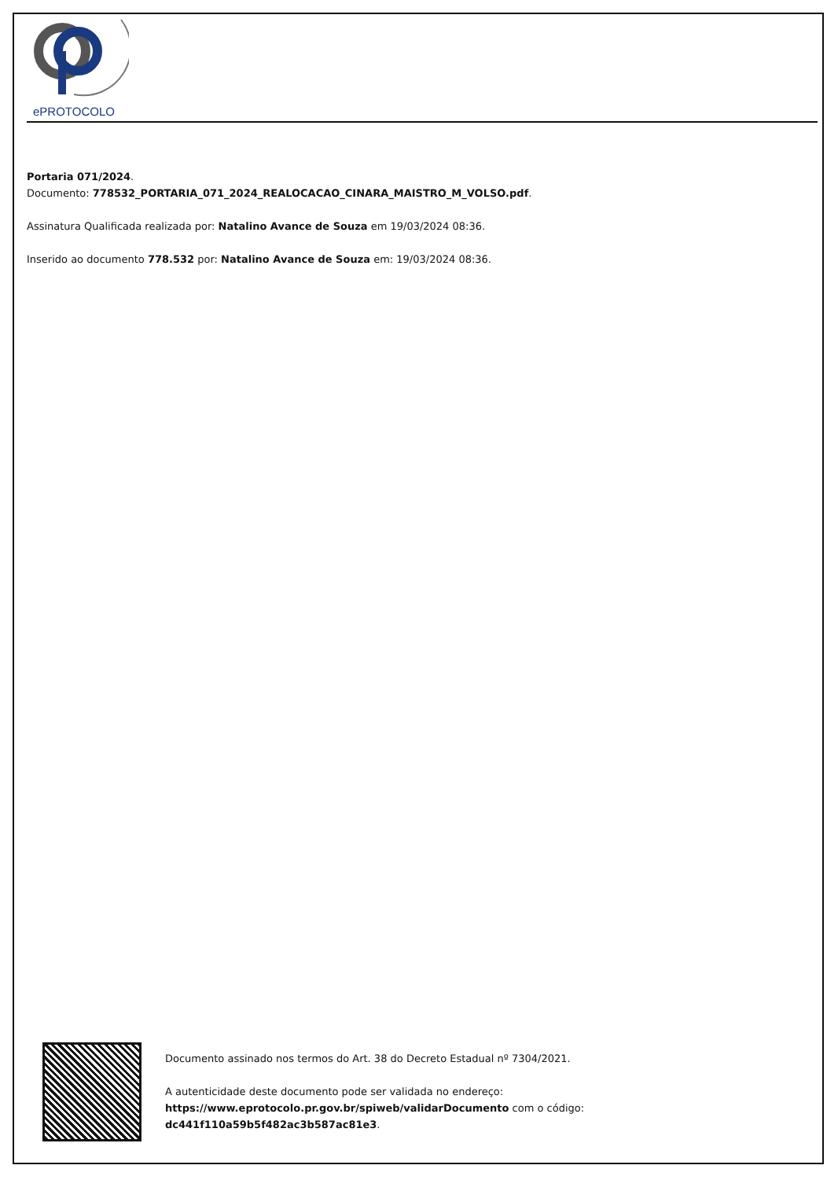ePROTOCOLO
Portaria 071/2024.
Documento: 778532_PORTARIA_071_2024_REALOCACAO_CINARA_MAISTRO_M_VOLSO.pdf.
Assinatura Qualificada realizada por: Natalino Avance de Souza em 19/03/2024 08:36.
Inserido ao documento 778.532 por: Natalino Avance de Souza em: 19/03/2024 08:36.
Documento assinado nos termos do Art. 38 do Decreto Estadual nº 7304/2021.
A autenticidade deste documento pode ser validada no endereço:
https://www.eprotocolo.pr.gov.br/spiweb/validarDocumento com o código:
dc441f110a59b5f482ac3b587ac81e3.